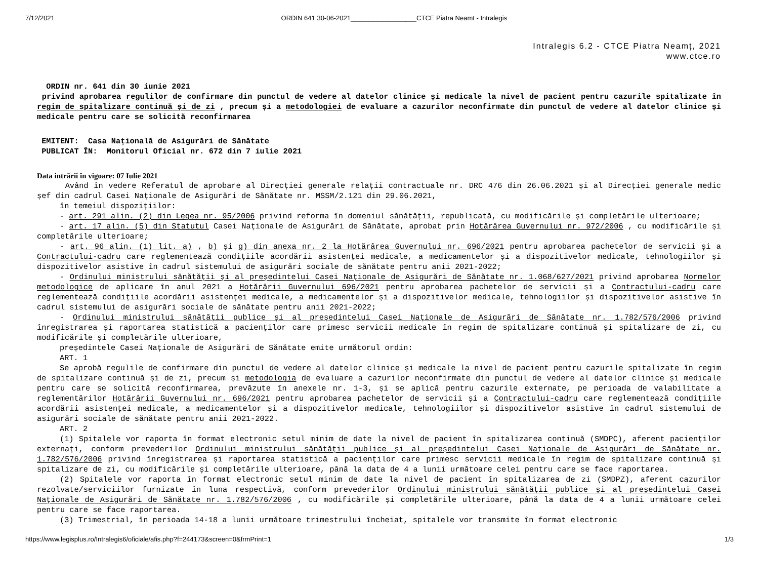7/12/2021 ORDIN 641 30-06-2021__________________CTCE Piatra Neamt - Intralegis
Intralegis 6.2 - CTCE Piatra Neamț, 2021
www.ctce.ro
ORDIN nr. 641 din 30 iunie 2021
privind aprobarea regulilor de confirmare din punctul de vedere al datelor clinice și medicale la nivel de pacient pentru cazurile spitalizate în regim de spitalizare continuă și de zi , precum și a metodologiei de evaluare a cazurilor neconfirmate din punctul de vedere al datelor clinice și medicale pentru care se solicită reconfirmarea
EMITENT: Casa Națională de Asigurări de Sănătate
PUBLICAT ÎN: Monitorul Oficial nr. 672 din 7 iulie 2021
Data intrării în vigoare: 07 Iulie 2021
Având în vedere Referatul de aprobare al Direcției generale relații contractuale nr. DRC 476 din 26.06.2021 și al Direcției generale medic șef din cadrul Casei Naționale de Asigurări de Sănătate nr. MSSM/2.121 din 29.06.2021,
în temeiul dispozițiilor:
- art. 291 alin. (2) din Legea nr. 95/2006 privind reforma în domeniul sănătății, republicată, cu modificările și completările ulterioare;
- art. 17 alin. (5) din Statutul Casei Naționale de Asigurări de Sănătate, aprobat prin Hotărârea Guvernului nr. 972/2006 , cu modificările și completările ulterioare;
- art. 96 alin. (1) lit. a) , b) și g) din anexa nr. 2 la Hotărârea Guvernului nr. 696/2021 pentru aprobarea pachetelor de servicii și a Contractului-cadru care reglementează condițiile acordării asistenței medicale, a medicamentelor și a dispozitivelor medicale, tehnologiilor și dispozitivelor asistive în cadrul sistemului de asigurări sociale de sănătate pentru anii 2021-2022;
- Ordinului ministrului sănătății și al președintelui Casei Naționale de Asigurări de Sănătate nr. 1.068/627/2021 privind aprobarea Normelor metodologice de aplicare în anul 2021 a Hotărârii Guvernului 696/2021 pentru aprobarea pachetelor de servicii și a Contractului-cadru care reglementează condițiile acordării asistenței medicale, a medicamentelor și a dispozitivelor medicale, tehnologiilor și dispozitivelor asistive în cadrul sistemului de asigurări sociale de sănătate pentru anii 2021-2022;
- Ordinului ministrului sănătății publice și al președintelui Casei Naționale de Asigurări de Sănătate nr. 1.782/576/2006 privind înregistrarea și raportarea statistică a pacienților care primesc servicii medicale în regim de spitalizare continuă și spitalizare de zi, cu modificările și completările ulterioare,
președintele Casei Naționale de Asigurări de Sănătate emite următorul ordin:
ART. 1
Se aprobă regulile de confirmare din punctul de vedere al datelor clinice și medicale la nivel de pacient pentru cazurile spitalizate în regim de spitalizare continuă și de zi, precum și metodologia de evaluare a cazurilor neconfirmate din punctul de vedere al datelor clinice și medicale pentru care se solicită reconfirmarea, prevăzute în anexele nr. 1-3, și se aplică pentru cazurile externate, pe perioada de valabilitate a reglementărilor Hotărârii Guvernului nr. 696/2021 pentru aprobarea pachetelor de servicii și a Contractului-cadru care reglementează condițiile acordării asistenței medicale, a medicamentelor și a dispozitivelor medicale, tehnologiilor și dispozitivelor asistive în cadrul sistemului de asigurări sociale de sănătate pentru anii 2021-2022.
ART. 2
(1) Spitalele vor raporta în format electronic setul minim de date la nivel de pacient în spitalizarea continuă (SMDPC), aferent pacienților externați, conform prevederilor Ordinului ministrului sănătății publice și al președintelui Casei Naționale de Asigurări de Sănătate nr. 1.782/576/2006 privind înregistrarea și raportarea statistică a pacienților care primesc servicii medicale în regim de spitalizare continuă și spitalizare de zi, cu modificările și completările ulterioare, până la data de 4 a lunii următoare celei pentru care se face raportarea.
(2) Spitalele vor raporta în format electronic setul minim de date la nivel de pacient în spitalizarea de zi (SMDPZ), aferent cazurilor rezolvate/serviciilor furnizate în luna respectivă, conform prevederilor Ordinului ministrului sănătății publice și al președintelui Casei Naționale de Asigurări de Sănătate nr. 1.782/576/2006 , cu modificările și completările ulterioare, până la data de 4 a lunii următoare celei pentru care se face raportarea.
(3) Trimestrial, în perioada 14-18 a lunii următoare trimestrului încheiat, spitalele vor transmite în format electronic
https://www.legisplus.ro/Intralegis6/oficiale/afis.php?f=244173&screen=0&frmPrint=1 1/3